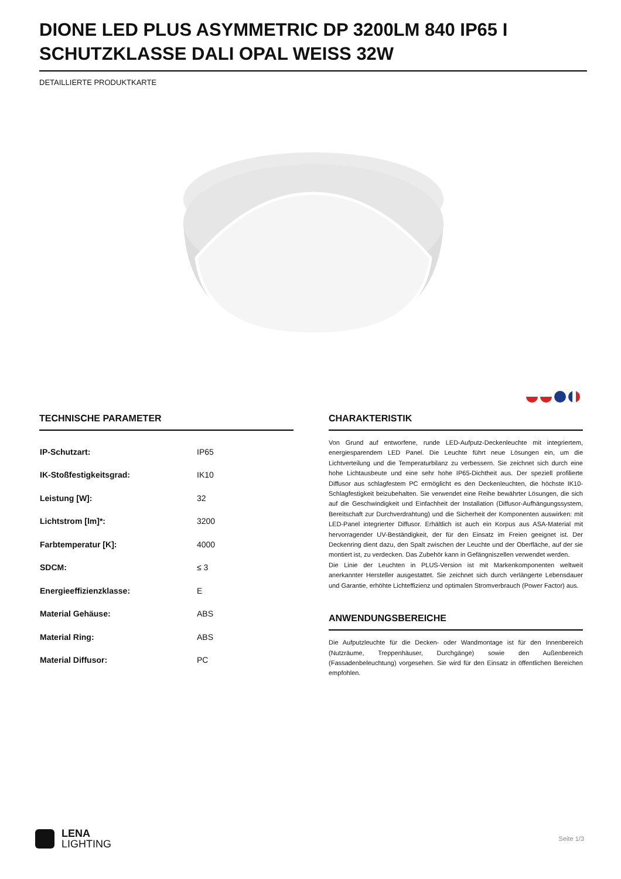DIONE LED PLUS ASYMMETRIC DP 3200LM 840 IP65 I SCHUTZKLASSE DALI OPAL WEISS 32W
DETAILLIERTE PRODUKTKARTE
TECHNISCHE PARAMETER
| IP-Schutzart: | IP65 |
| IK-Stoßfestigkeitsgrad: | IK10 |
| Leistung [W]: | 32 |
| Lichtstrom [lm]*: | 3200 |
| Farbtemperatur [K]: | 4000 |
| SDCM: | ≤ 3 |
| Energieeffizienzklasse: | E |
| Material Gehäuse: | ABS |
| Material Ring: | ABS |
| Material Diffusor: | PC |
CHARAKTERISTIK
Von Grund auf entworfene, runde LED-Aufputz-Deckenleuchte mit integriertem, energiesparendem LED Panel. Die Leuchte führt neue Lösungen ein, um die Lichtverteilung und die Temperaturbilanz zu verbessern. Sie zeichnet sich durch eine hohe Lichtausbeute und eine sehr hohe IP65-Dichtheit aus. Der speziell profilierte Diffusor aus schlagfestem PC ermöglicht es den Deckenleuchten, die höchste IK10-Schlagfestigkeit beizubehalten. Sie verwendet eine Reihe bewährter Lösungen, die sich auf die Geschwindigkeit und Einfachheit der Installation (Diffusor-Aufhängungssystem, Bereitschaft zur Durchverdrahtung) und die Sicherheit der Komponenten auswirken: mit LED-Panel integrierter Diffusor. Erhältlich ist auch ein Korpus aus ASA-Material mit hervorragender UV-Beständigkeit, der für den Einsatz im Freien geeignet ist. Der Deckenring dient dazu, den Spalt zwischen der Leuchte und der Oberfläche, auf der sie montiert ist, zu verdecken. Das Zubehör kann in Gefängniszellen verwendet werden.
Die Linie der Leuchten in PLUS-Version ist mit Markenkomponenten weltweit anerkannter Hersteller ausgestattet. Sie zeichnet sich durch verlängerte Lebensdauer und Garantie, erhöhte Lichteffizienz und optimalen Stromverbrauch (Power Factor) aus.
ANWENDUNGSBEREICHE
Die Aufputzleuchte für die Decken- oder Wandmontage ist für den Innenbereich (Nutzräume, Treppenhäuser, Durchgänge) sowie den Außenbereich (Fassadenbeleuchtung) vorgesehen. Sie wird für den Einsatz in öffentlichen Bereichen empfohlen.
LENA
LIGHTING
Seite 1/3